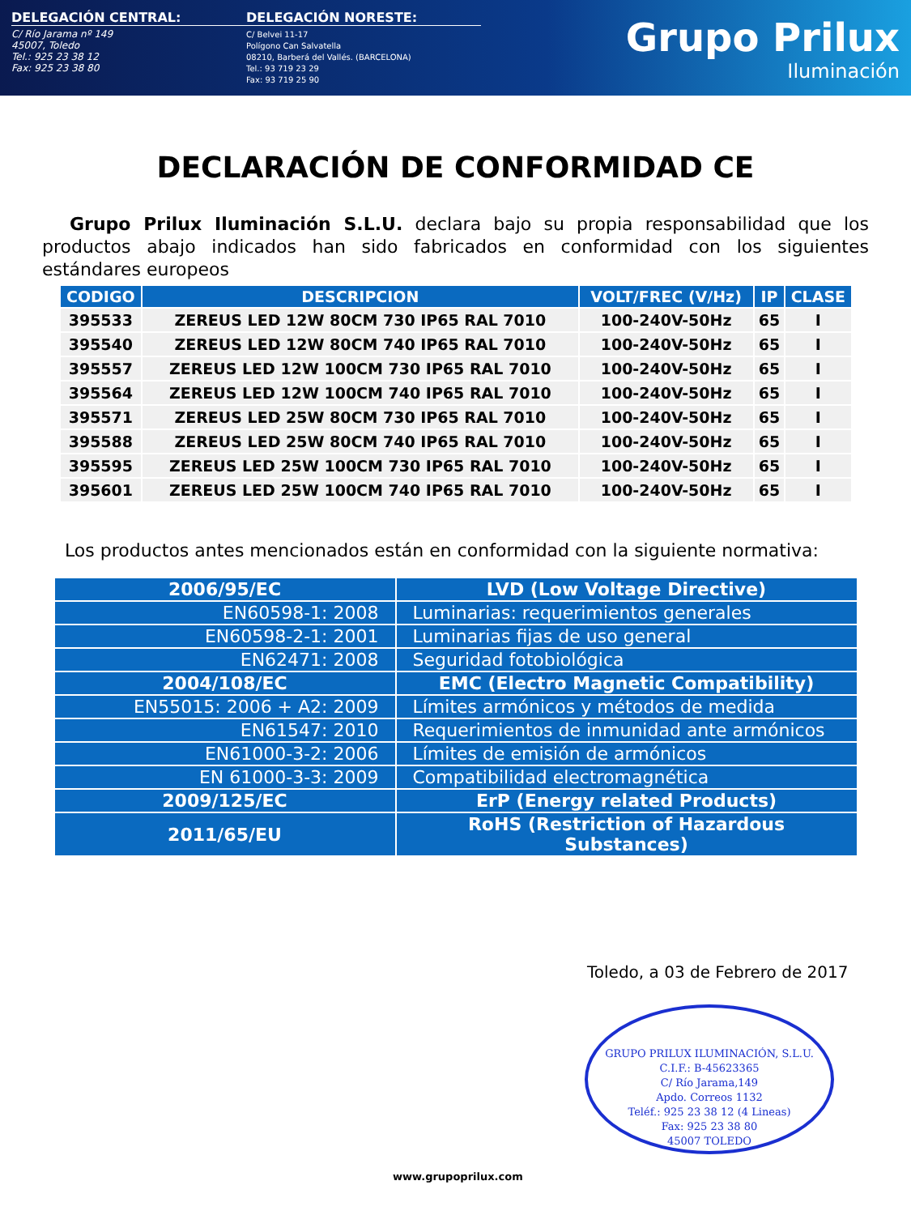DELEGACIÓN CENTRAL:
C/ Río Jarama nº 149
45007, Toledo
Tel.: 925 23 38 12
Fax: 925 23 38 80
DELEGACIÓN NORESTE:
C/ Belvei 11-17
Polígono Can Salvatella
08210, Barberá del Vallés. (BARCELONA)
Tel.: 93 719 23 29
Fax: 93 719 25 90
Grupo Prilux
Iluminación
DECLARACIÓN DE CONFORMIDAD CE
Grupo Prilux Iluminación S.L.U. declara bajo su propia responsabilidad que los productos abajo indicados han sido fabricados en conformidad con los siguientes estándares europeos
| CODIGO | DESCRIPCION | VOLT/FREC (V/Hz) | IP | CLASE |
| --- | --- | --- | --- | --- |
| 395533 | ZEREUS LED 12W 80CM 730 IP65 RAL 7010 | 100-240V-50Hz | 65 | I |
| 395540 | ZEREUS LED 12W 80CM 740 IP65 RAL 7010 | 100-240V-50Hz | 65 | I |
| 395557 | ZEREUS LED 12W 100CM 730 IP65 RAL 7010 | 100-240V-50Hz | 65 | I |
| 395564 | ZEREUS LED 12W 100CM 740 IP65 RAL 7010 | 100-240V-50Hz | 65 | I |
| 395571 | ZEREUS LED 25W 80CM 730 IP65 RAL 7010 | 100-240V-50Hz | 65 | I |
| 395588 | ZEREUS LED 25W 80CM 740 IP65 RAL 7010 | 100-240V-50Hz | 65 | I |
| 395595 | ZEREUS LED 25W 100CM 730 IP65 RAL 7010 | 100-240V-50Hz | 65 | I |
| 395601 | ZEREUS LED 25W 100CM 740 IP65 RAL 7010 | 100-240V-50Hz | 65 | I |
Los productos antes mencionados están en conformidad con la siguiente normativa:
| 2006/95/EC | LVD (Low Voltage Directive) |
| EN60598-1: 2008 | Luminarias: requerimientos generales |
| EN60598-2-1: 2001 | Luminarias fijas de uso general |
| EN62471: 2008 | Seguridad fotobiológica |
| 2004/108/EC | EMC (Electro Magnetic Compatibility) |
| EN55015: 2006 + A2: 2009 | Límites armónicos y métodos de medida |
| EN61547: 2010 | Requerimientos de inmunidad ante armónicos |
| EN61000-3-2: 2006 | Límites de emisión de armónicos |
| EN 61000-3-3: 2009 | Compatibilidad electromagnética |
| 2009/125/EC | ErP (Energy related Products) |
| 2011/65/EU | RoHS (Restriction of Hazardous Substances) |
Toledo, a 03 de Febrero de 2017
GRUPO PRILUX ILUMINACIÓN, S.L.U.
C.I.F.: B-45623365
C/ Río Jarama,149
Apdo. Correos 1132
Teléf.: 925 23 38 12 (4 Lineas)
Fax: 925 23 38 80
45007 TOLEDO
www.grupoprilux.com